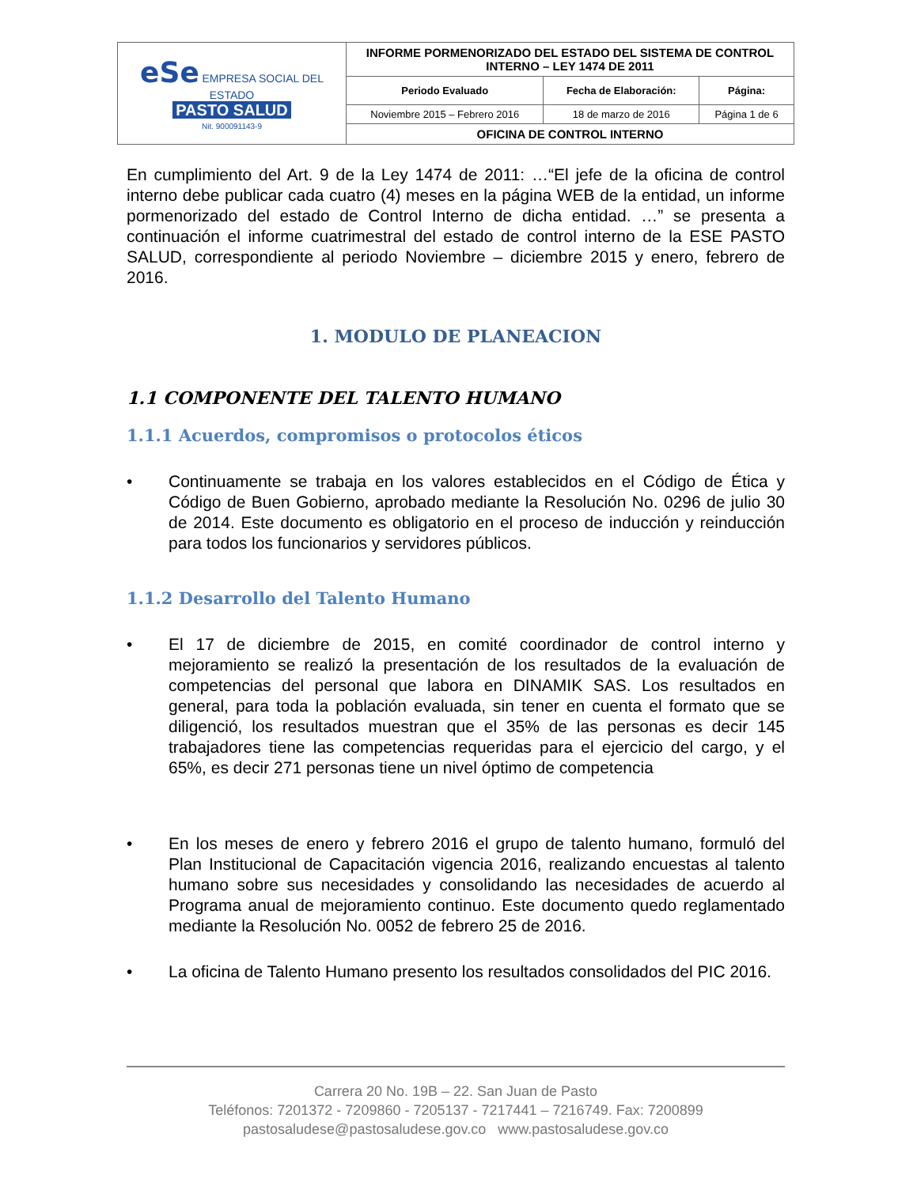| eSe EMPRESA SOCIAL DEL ESTADO PASTO SALUD Nit. 900091143-9 | INFORME PORMENORIZADO DEL ESTADO DEL SISTEMA DE CONTROL INTERNO – LEY 1474 DE 2011 | | |
| | Periodo Evaluado | Fecha de Elaboración: | Página: |
| | Noviembre 2015 – Febrero 2016 | 18 de marzo de 2016 | Página 1 de 6 |
| | OFICINA DE CONTROL INTERNO | | |
En cumplimiento del Art. 9 de la Ley 1474 de 2011: …“El jefe de la oficina de control interno debe publicar cada cuatro (4) meses en la página WEB de la entidad, un informe pormenorizado del estado de Control Interno de dicha entidad. …” se presenta a continuación el informe cuatrimestral del estado de control interno de la ESE PASTO SALUD, correspondiente al periodo Noviembre – diciembre 2015 y enero, febrero de 2016.
1. MODULO DE PLANEACION
1.1 COMPONENTE DEL TALENTO HUMANO
1.1.1 Acuerdos, compromisos o protocolos éticos
• Continuamente se trabaja en los valores establecidos en el Código de Ética y Código de Buen Gobierno, aprobado mediante la Resolución No. 0296 de julio 30 de 2014. Este documento es obligatorio en el proceso de inducción y reinducción para todos los funcionarios y servidores públicos.
1.1.2 Desarrollo del Talento Humano
• El 17 de diciembre de 2015, en comité coordinador de control interno y mejoramiento se realizó la presentación de los resultados de la evaluación de competencias del personal que labora en DINAMIK SAS. Los resultados en general, para toda la población evaluada, sin tener en cuenta el formato que se diligenció, los resultados muestran que el 35% de las personas es decir 145 trabajadores tiene las competencias requeridas para el ejercicio del cargo, y el 65%, es decir 271 personas tiene un nivel óptimo de competencia
• En los meses de enero y febrero 2016 el grupo de talento humano, formuló del Plan Institucional de Capacitación vigencia 2016, realizando encuestas al talento humano sobre sus necesidades y consolidando las necesidades de acuerdo al Programa anual de mejoramiento continuo. Este documento quedo reglamentado mediante la Resolución No. 0052 de febrero 25 de 2016.
• La oficina de Talento Humano presento los resultados consolidados del PIC 2016.
Carrera 20 No. 19B – 22. San Juan de Pasto
Teléfonos: 7201372 - 7209860 - 7205137 - 7217441 – 7216749. Fax: 7200899
pastosaludese@pastosaludese.gov.co www.pastosaludese.gov.co